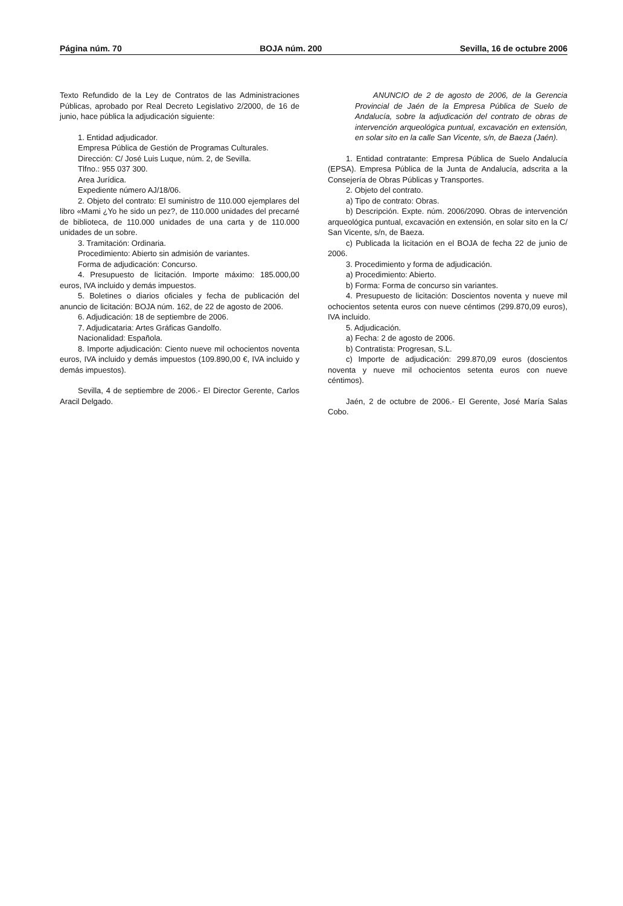Página núm. 70 BOJA núm. 200 Sevilla, 16 de octubre 2006
Texto Refundido de la Ley de Contratos de las Administraciones Públicas, aprobado por Real Decreto Legislativo 2/2000, de 16 de junio, hace pública la adjudicación siguiente:
1. Entidad adjudicador.
Empresa Pública de Gestión de Programas Culturales.
Dirección: C/ José Luis Luque, núm. 2, de Sevilla.
Tlfno.: 955 037 300.
Area Jurídica.
Expediente número AJ/18/06.
2. Objeto del contrato: El suministro de 110.000 ejemplares del libro «Mami ¿Yo he sido un pez?, de 110.000 unidades del precarné de biblioteca, de 110.000 unidades de una carta y de 110.000 unidades de un sobre.
3. Tramitación: Ordinaria.
Procedimiento: Abierto sin admisión de variantes.
Forma de adjudicación: Concurso.
4. Presupuesto de licitación. Importe máximo: 185.000,00 euros, IVA incluido y demás impuestos.
5. Boletines o diarios oficiales y fecha de publicación del anuncio de licitación: BOJA núm. 162, de 22 de agosto de 2006.
6. Adjudicación: 18 de septiembre de 2006.
7. Adjudicataria: Artes Gráficas Gandolfo.
Nacionalidad: Española.
8. Importe adjudicación: Ciento nueve mil ochocientos noventa euros, IVA incluido y demás impuestos (109.890,00 €, IVA incluido y demás impuestos).
Sevilla, 4 de septiembre de 2006.- El Director Gerente, Carlos Aracil Delgado.
ANUNCIO de 2 de agosto de 2006, de la Gerencia Provincial de Jaén de la Empresa Pública de Suelo de Andalucía, sobre la adjudicación del contrato de obras de intervención arqueológica puntual, excavación en extensión, en solar sito en la calle San Vicente, s/n, de Baeza (Jaén).
1. Entidad contratante: Empresa Pública de Suelo Andalucía (EPSA). Empresa Pública de la Junta de Andalucía, adscrita a la Consejería de Obras Públicas y Transportes.
2. Objeto del contrato.
a) Tipo de contrato: Obras.
b) Descripción. Expte. núm. 2006/2090. Obras de intervención arqueológica puntual, excavación en extensión, en solar sito en la C/ San Vicente, s/n, de Baeza.
c) Publicada la licitación en el BOJA de fecha 22 de junio de 2006.
3. Procedimiento y forma de adjudicación.
a) Procedimiento: Abierto.
b) Forma: Forma de concurso sin variantes.
4. Presupuesto de licitación: Doscientos noventa y nueve mil ochocientos setenta euros con nueve céntimos (299.870,09 euros), IVA incluido.
5. Adjudicación.
a) Fecha: 2 de agosto de 2006.
b) Contratista: Progresan, S.L.
c) Importe de adjudicación: 299.870,09 euros (doscientos noventa y nueve mil ochocientos setenta euros con nueve céntimos).
Jaén, 2 de octubre de 2006.- El Gerente, José María Salas Cobo.